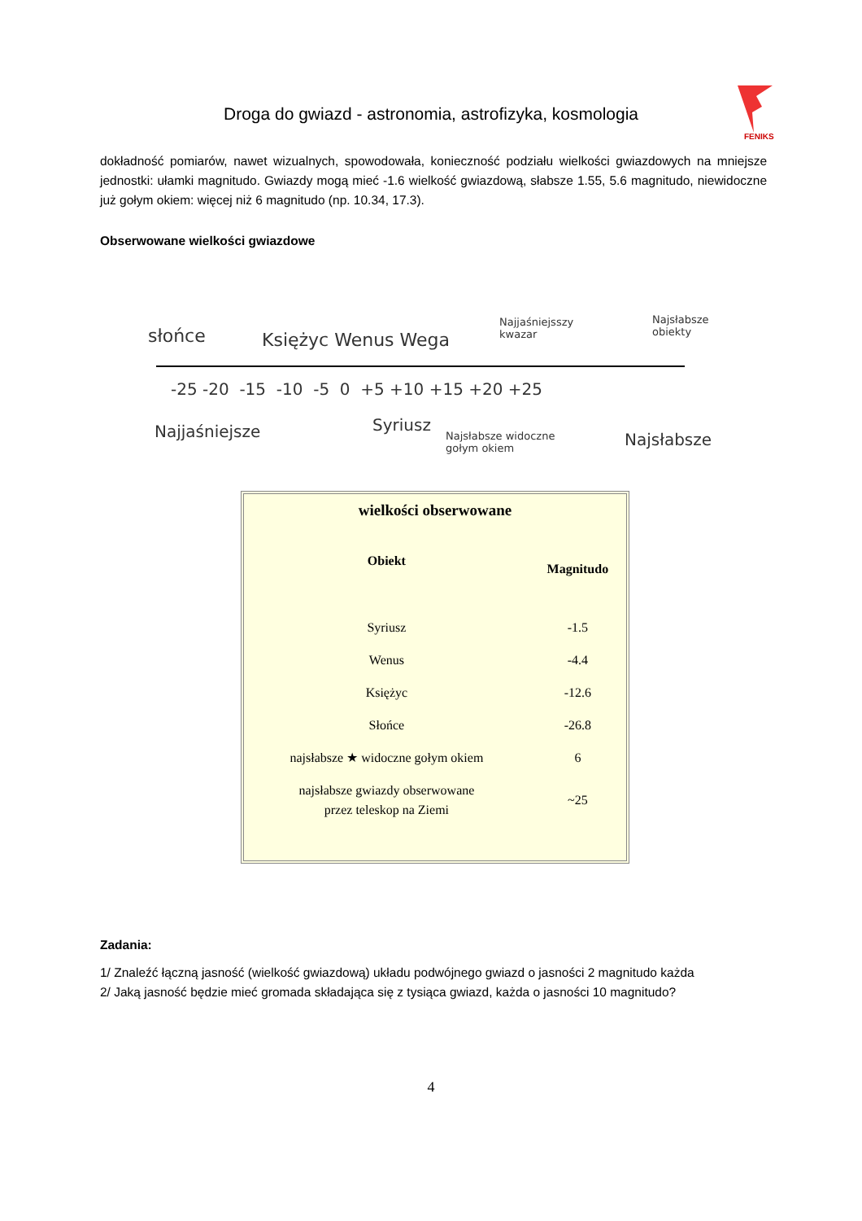Droga do gwiazd - astronomia, astrofizyka, kosmologia
FENIKS
słońce Księżyc Wenus Wega
Najjaśniejsszy
kwazar
Najsłabsze
obiekty
-25 -20 -15 -10 -5 0 +5 +10 +15 +20 +25
Najjaśniejsze Syriusz
Najsłabsze widoczne
gołym okiem Najsłabsze
dokładność pomiarów, nawet wizualnych, spowodowała, konieczność podziału wielkości gwiazdowych na mniejsze jednostki: ułamki magnitudo. Gwiazdy mogą mieć -1.6 wielkość gwiazdową, słabsze 1.55, 5.6 magnitudo, niewidoczne już gołym okiem: więcej niż 6 magnitudo (np. 10.34, 17.3).
Obserwowane wielkości gwiazdowe
| wielkości obserwowane | |
| --- | --- |
| Obiekt | Magnitudo |
| Syriusz | -1.5 |
| Wenus | -4.4 |
| Księżyc | -12.6 |
| Słońce | -26.8 |
| najsłabsze ★ widoczne gołym okiem | 6 |
| najsłabsze gwiazdy obserwowane przez teleskop na Ziemi | ~25 |
Zadania:
1/ Znaleźć łączną jasność (wielkość gwiazdową) układu podwójnego gwiazd o jasności 2 magnitudo każda
2/ Jaką jasność będzie mieć gromada składająca się z tysiąca gwiazd, każda o jasności 10 magnitudo?
4